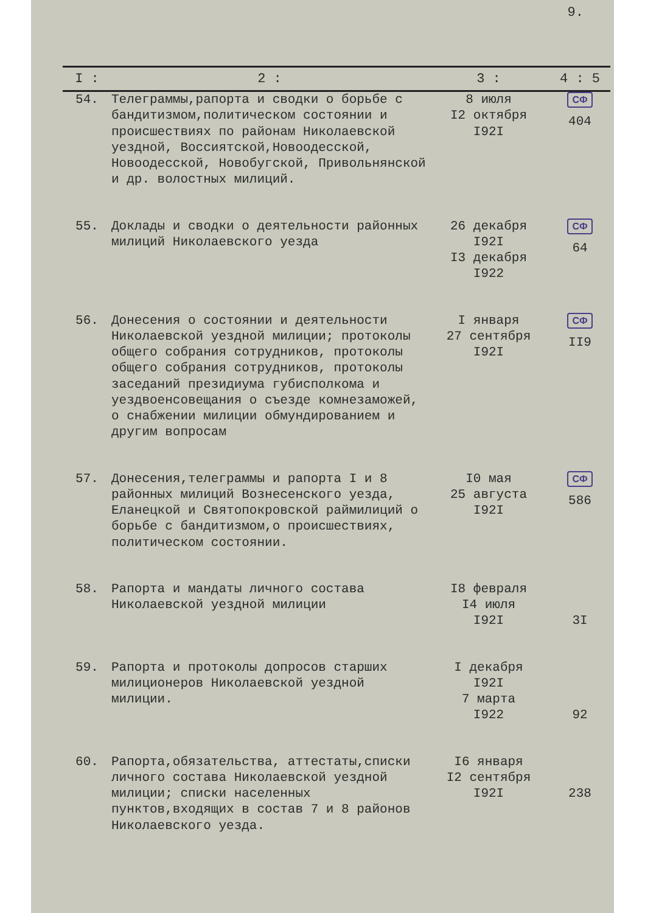9.
| I : | 2 : | 3 : | 4 : 5 |
| --- | --- | --- | --- |
| 54. | Телеграммы,рапорта и сводки о борьбе с бандитизмом,политическом состоянии и происшествиях по районам Николаевской уездной, Воссиятской,Новоодесской, Новоодесской, Новобугской, Привольнянской и др. волостных милиций. | 8 июля I2 октября I92I | СФ 404 |
| 55. | Доклады и сводки о деятельности районных милиций Николаевского уезда | 26 декабря I92I I3 декабря I922 | СФ 64 |
| 56. | Донесения о состоянии и деятельности Николаевской уездной милиции; протоколы общего собрания сотрудников, протоколы общего собрания сотрудников, протоколы заседаний президиума губисполкома и уездвоенсовещания о съезде комнезаможей, о снабжении милиции обмундированием и другим вопросам | I января 27 сентября I92I | СФ II9 |
| 57. | Донесения,телеграммы и рапорта I и 8 районных милиций Вознесенского уезда, Еланецкой и Святопокровской раймилиций о борьбе с бандитизмом,о происшествиях, политическом состоянии. | I0 мая 25 августа I92I | СФ 586 |
| 58. | Рапорта и мандаты личного состава Николаевской уездной милиции | I8 февраля I4 июля I92I | 3I |
| 59. | Рапорта и протоколы допросов старших милиционеров Николаевской уездной милиции. | I декабря I92I 7 марта I922 | 92 |
| 60. | Рапорта,обязательства, аттестаты,списки личного состава Николаевской уездной милиции; списки населенных пунктов,входящих в состав 7 и 8 районов Николаевского уезда. | I6 января I2 сентября I92I | 238 |